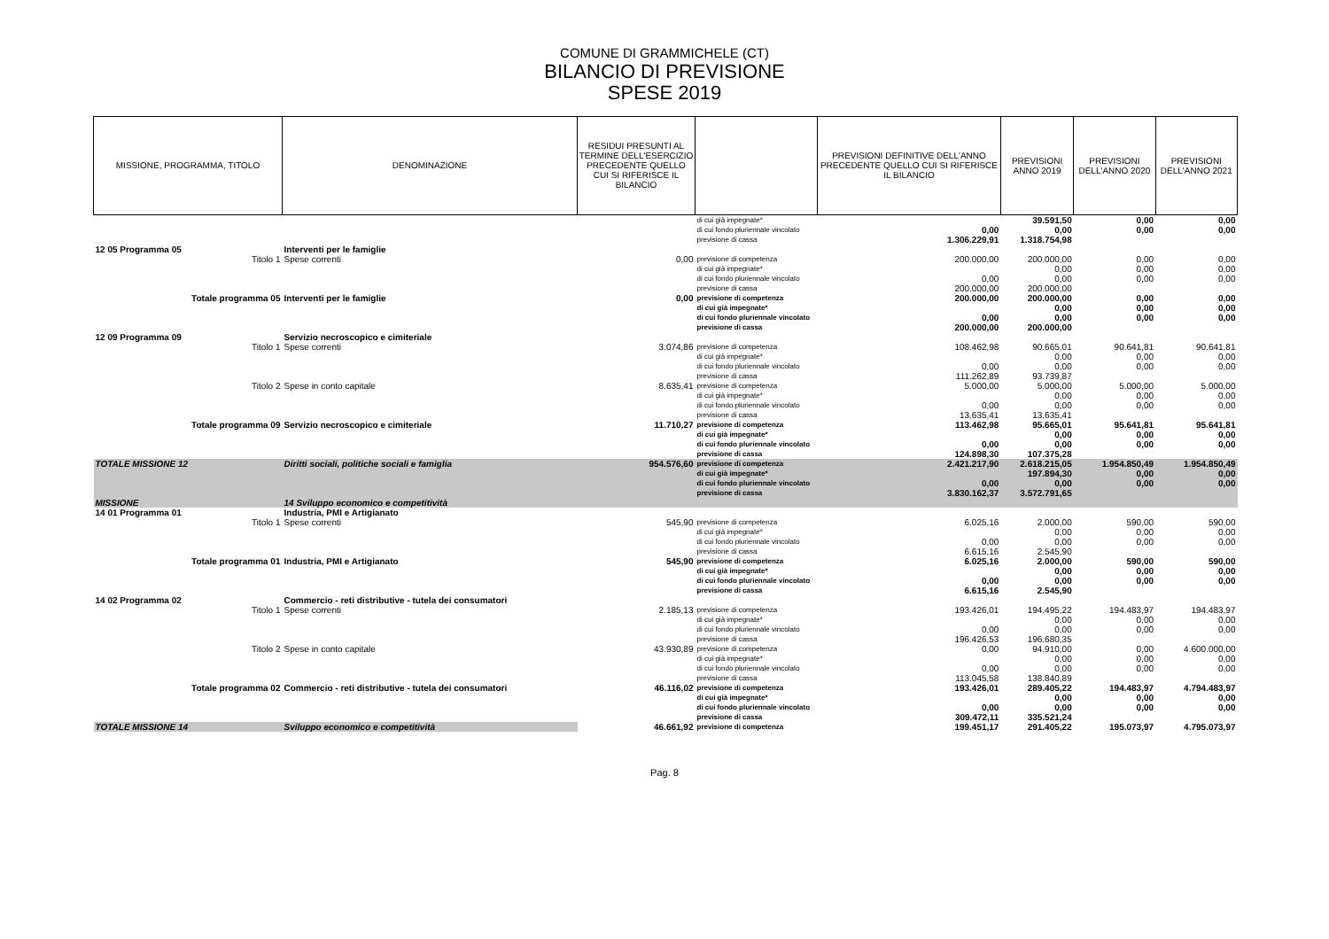COMUNE DI GRAMMICHELE (CT)
BILANCIO DI PREVISIONE
SPESE 2019
| MISSIONE, PROGRAMMA, TITOLO | DENOMINAZIONE | RESIDUI PRESUNTI AL TERMINE DELL'ESERCIZIO PRECEDENTE QUELLO CUI SI RIFERISCE IL BILANCIO | | PREVISIONI DEFINITIVE DELL'ANNO PRECEDENTE QUELLO CUI SI RIFERISCE IL BILANCIO | PREVISIONI ANNO 2019 | PREVISIONI DELL'ANNO 2020 | PREVISIONI DELL'ANNO 2021 |
| --- | --- | --- | --- | --- | --- | --- | --- |
| | | | di cui già impegnate* | | 39.591,50 | 0,00 | 0,00 |
| | | | di cui fondo pluriennale vincolato | 0,00 | 0,00 | 0,00 | 0,00 |
| | | | previsione di cassa | 1.306.229,91 | 1.318.754,98 | | |
| 12 05 Programma 05 | Interventi per le famiglie | | | | | | |
| Titolo 1 | Spese correnti | 0,00 | previsione di competenza | 200.000,00 | 200.000,00 | 0,00 | 0,00 |
| | | | di cui già impegnate* | | 0,00 | 0,00 | 0,00 |
| | | | di cui fondo pluriennale vincolato | 0,00 | 0,00 | 0,00 | 0,00 |
| | | | previsione di cassa | 200.000,00 | 200.000,00 | | |
| Totale programma 05 | Interventi per le famiglie | 0,00 | previsione di competenza | 200.000,00 | 200.000,00 | 0,00 | 0,00 |
| | | | di cui già impegnate* | | 0,00 | 0,00 | 0,00 |
| | | | di cui fondo pluriennale vincolato | 0,00 | 0,00 | 0,00 | 0,00 |
| | | | previsione di cassa | 200.000,00 | 200.000,00 | | |
| 12 09 Programma 09 | Servizio necroscopico e cimiteriale | | | | | | |
| Titolo 1 | Spese correnti | 3.074,86 | previsione di competenza | 108.462,98 | 90.665,01 | 90.641,81 | 90.641,81 |
| | | | di cui già impegnate* | | 0,00 | 0,00 | 0,00 |
| | | | di cui fondo pluriennale vincolato | 0,00 | 0,00 | 0,00 | 0,00 |
| | | | previsione di cassa | 111.262,89 | 93.739,87 | | |
| Titolo 2 | Spese in conto capitale | 8.635,41 | previsione di competenza | 5.000,00 | 5.000,00 | 5.000,00 | 5.000,00 |
| | | | di cui già impegnate* | | 0,00 | 0,00 | 0,00 |
| | | | di cui fondo pluriennale vincolato | 0,00 | 0,00 | 0,00 | 0,00 |
| | | | previsione di cassa | 13.635,41 | 13.635,41 | | |
| Totale programma 09 | Servizio necroscopico e cimiteriale | 11.710,27 | previsione di competenza | 113.462,98 | 95.665,01 | 95.641,81 | 95.641,81 |
| | | | di cui già impegnate* | | 0,00 | 0,00 | 0,00 |
| | | | di cui fondo pluriennale vincolato | 0,00 | 0,00 | 0,00 | 0,00 |
| | | | previsione di cassa | 124.898,30 | 107.375,28 | | |
| TOTALE MISSIONE 12 | Diritti sociali, politiche sociali e famiglia | 954.576,60 | previsione di competenza | 2.421.217,90 | 2.618.215,05 | 1.954.850,49 | 1.954.850,49 |
| | | | di cui già impegnate* | | 197.894,30 | 0,00 | 0,00 |
| | | | di cui fondo pluriennale vincolato | 0,00 | 0,00 | 0,00 | 0,00 |
| | | | previsione di cassa | 3.830.162,37 | 3.572.791,65 | | |
| MISSIONE | 14 Sviluppo economico e competitività | | | | | | |
| 14 01 Programma 01 | Industria, PMI e Artigianato | | | | | | |
| Titolo 1 | Spese correnti | 545,90 | previsione di competenza | 6.025,16 | 2.000,00 | 590,00 | 590,00 |
| | | | di cui già impegnate* | | 0,00 | 0,00 | 0,00 |
| | | | di cui fondo pluriennale vincolato | 0,00 | 0,00 | 0,00 | 0,00 |
| | | | previsione di cassa | 6.615,16 | 2.545,90 | | |
| Totale programma 01 | Industria, PMI e Artigianato | 545,90 | previsione di competenza | 6.025,16 | 2.000,00 | 590,00 | 590,00 |
| | | | di cui già impegnate* | | 0,00 | 0,00 | 0,00 |
| | | | di cui fondo pluriennale vincolato | 0,00 | 0,00 | 0,00 | 0,00 |
| | | | previsione di cassa | 6.615,16 | 2.545,90 | | |
| 14 02 Programma 02 | Commercio - reti distributive - tutela dei consumatori | | | | | | |
| Titolo 1 | Spese correnti | 2.185,13 | previsione di competenza | 193.426,01 | 194.495,22 | 194.483,97 | 194.483,97 |
| | | | di cui già impegnate* | | 0,00 | 0,00 | 0,00 |
| | | | di cui fondo pluriennale vincolato | 0,00 | 0,00 | 0,00 | 0,00 |
| | | | previsione di cassa | 196.426,53 | 196.680,35 | | |
| Titolo 2 | Spese in conto capitale | 43.930,89 | previsione di competenza | 0,00 | 94.910,00 | 0,00 | 4.600.000,00 |
| | | | di cui già impegnate* | | 0,00 | 0,00 | 0,00 |
| | | | di cui fondo pluriennale vincolato | 0,00 | 0,00 | 0,00 | 0,00 |
| | | | previsione di cassa | 113.045,58 | 138.840,89 | | |
| Totale programma 02 | Commercio - reti distributive - tutela dei consumatori | 46.116,02 | previsione di competenza | 193.426,01 | 289.405,22 | 194.483,97 | 4.794.483,97 |
| | | | di cui già impegnate* | | 0,00 | 0,00 | 0,00 |
| | | | di cui fondo pluriennale vincolato | 0,00 | 0,00 | 0,00 | 0,00 |
| | | | previsione di cassa | 309.472,11 | 335.521,24 | | |
| TOTALE MISSIONE 14 | Sviluppo economico e competitività | 46.661,92 | previsione di competenza | 199.451,17 | 291.405,22 | 195.073,97 | 4.795.073,97 |
Pag. 8